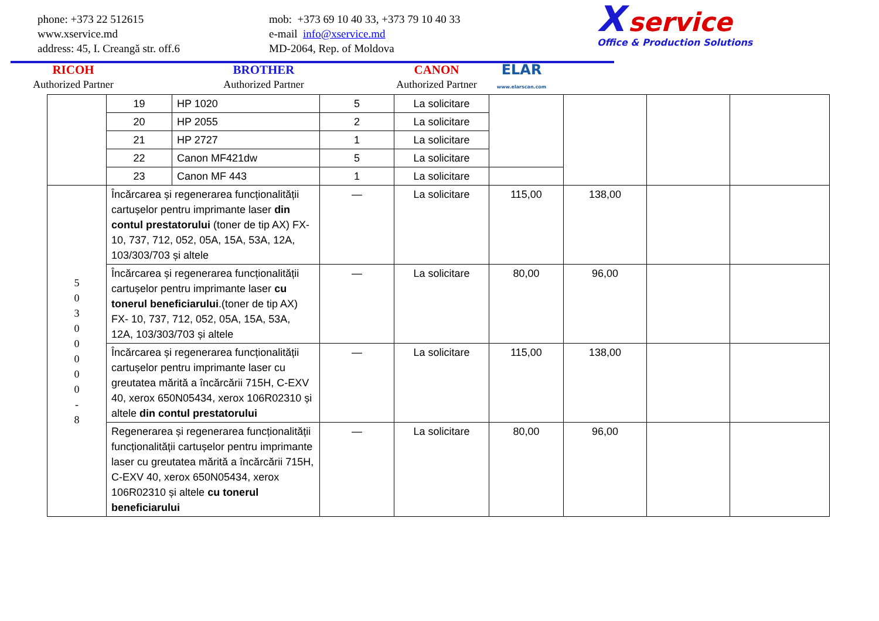phone: +373 22 512615
www.xservice.md
address: 45, I. Creangă str. off.6
mob: +373 69 10 40 33, +373 79 10 40 33
e-mail info@xservice.md
MD-2064, Rep. of Moldova
X service
Office & Production Solutions
RICOH
Authorized Partner
BROTHER
Authorized Partner
CANON
Authorized Partner
ELAR
www.elarscan.com
| | 19 | HP 1020 | 5 | La solicitare | | | | |
| | 20 | HP 2055 | 2 | La solicitare | | | | |
| | 21 | HP 2727 | 1 | La solicitare | | | | |
| | 22 | Canon MF421dw | 5 | La solicitare | | | | |
| | 23 | Canon MF 443 | 1 | La solicitare | | | | |
| 5 0 3 0 0 0 0 0 - 8 | Încărcarea și regenerarea funcționalității cartușelor pentru imprimante laser din contul prestatorului (toner de tip AX) FX- 10, 737, 712, 052, 05A, 15A, 53A, 12A, 103/303/703 și altele | | — | La solicitare | 115,00 | 138,00 | | |
| | Încărcarea și regenerarea funcționalității cartușelor pentru imprimante laser cu tonerul beneficiarului .(toner de tip AX) FX- 10, 737, 712, 052, 05A, 15A, 53A, 12A, 103/303/703 și altele | | — | La solicitare | 80,00 | 96,00 | | |
| | Încărcarea și regenerarea funcționalității cartușelor pentru imprimante laser cu greutatea mărită a încărcării 715H, C-EXV 40, xerox 650N05434, xerox 106R02310 și altele din contul prestatorului | | — | La solicitare | 115,00 | 138,00 | | |
| | Regenerarea și regenerarea funcționalității funcționalității cartușelor pentru imprimante laser cu greutatea mărită a încărcării 715H, C-EXV 40, xerox 650N05434, xerox 106R02310 și altele cu tonerul beneficiarului | | — | La solicitare | 80,00 | 96,00 | | |